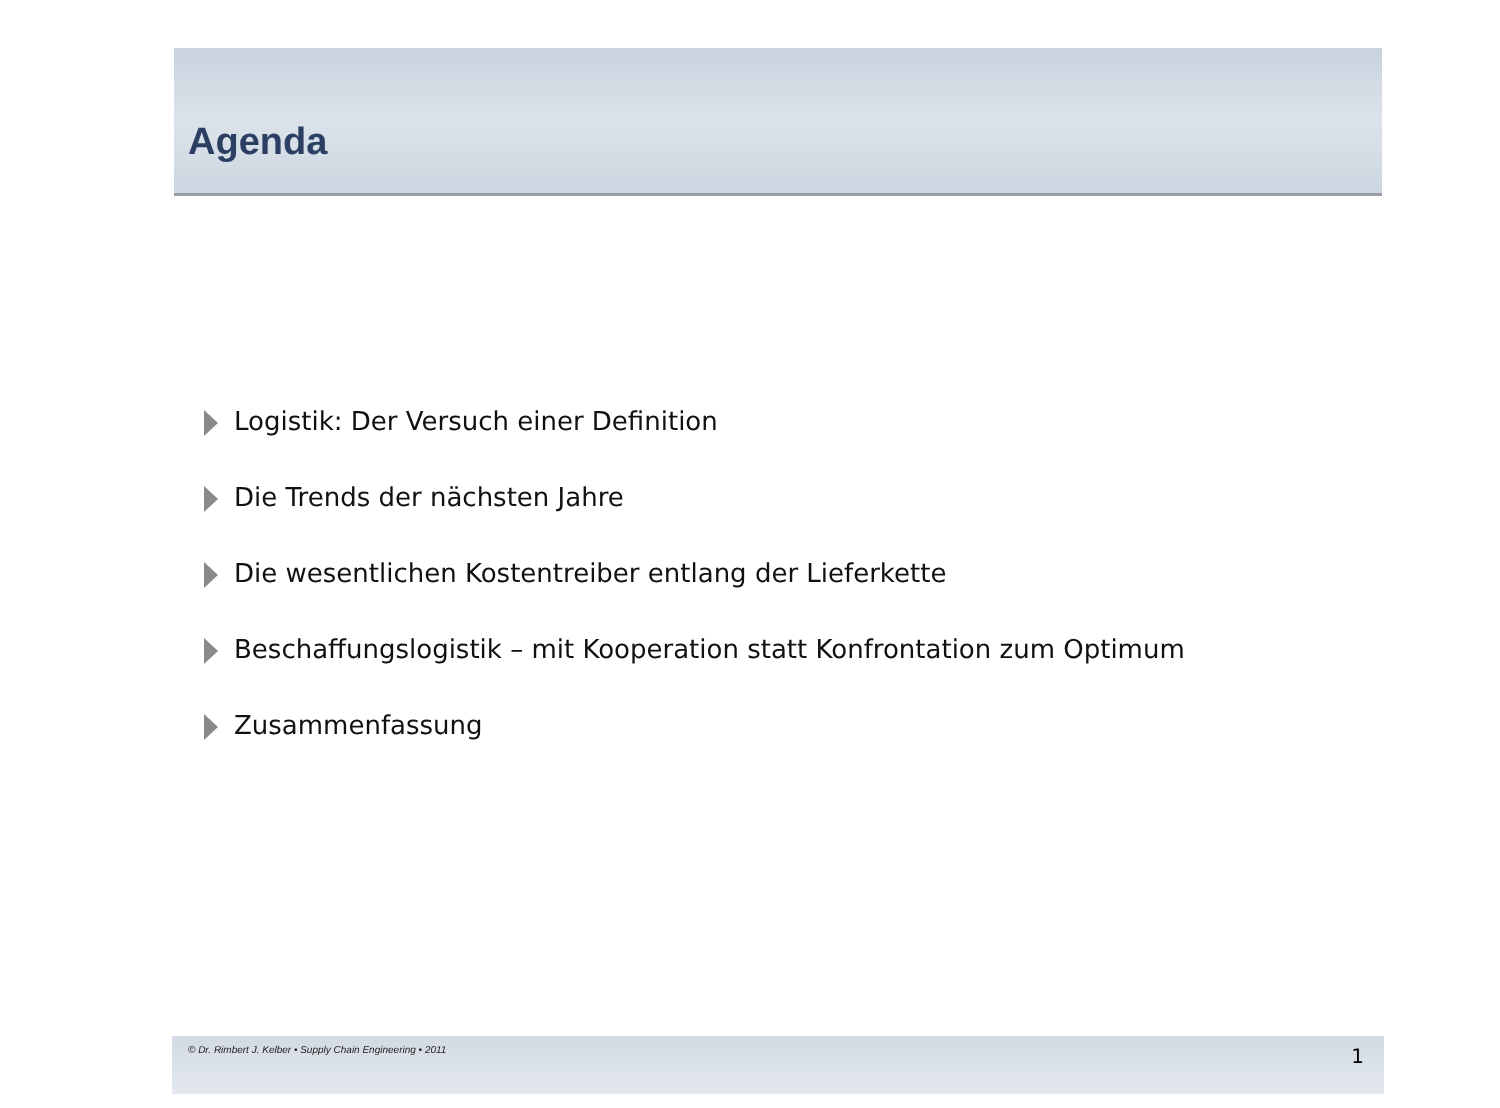Agenda
Logistik: Der Versuch einer Definition
Die Trends der nächsten Jahre
Die wesentlichen Kostentreiber entlang der Lieferkette
Beschaffungslogistik – mit Kooperation statt Konfrontation zum Optimum
Zusammenfassung
© Dr. Rimbert J. Kelber • Supply Chain Engineering • 2011 1